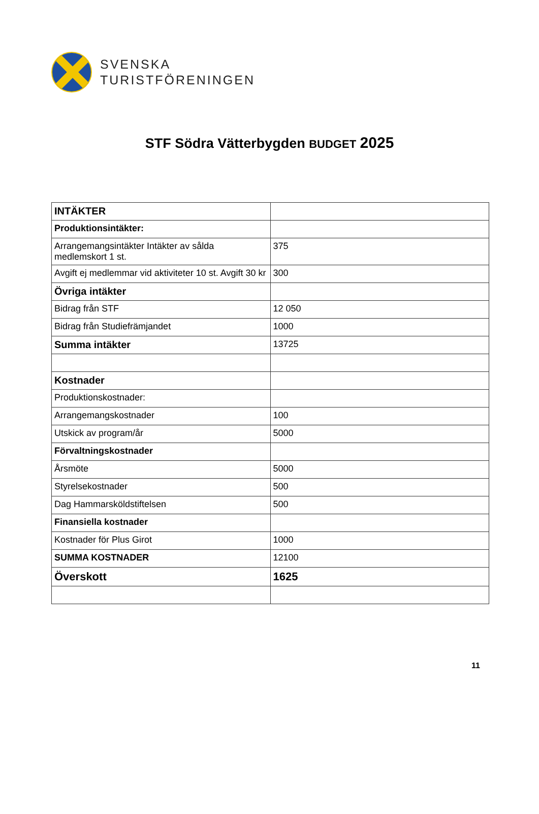SVENSKA
TURISTFÖRENINGEN
STF Södra Vätterbygden BUDGET 2025
| INTÄKTER | |
| Produktionsintäkter: | |
| Arrangemangsintäkter Intäkter av sålda medlemskort 1 st. | 375 |
| Avgift ej medlemmar vid aktiviteter 10 st. Avgift 30 kr | 300 |
| Övriga intäkter | |
| Bidrag från STF | 12 050 |
| Bidrag från Studiefrämjandet | 1000 |
| Summa intäkter | 13725 |
| Kostnader | |
| Produktionskostnader: | |
| Arrangemangskostnader | 100 |
| Utskick av program/år | 5000 |
| Förvaltningskostnader | |
| Årsmöte | 5000 |
| Styrelsekostnader | 500 |
| Dag Hammarsköldstiftelsen | 500 |
| Finansiella kostnader | |
| Kostnader för Plus Girot | 1000 |
| SUMMA KOSTNADER | 12100 |
| Överskott | 1625 |
11